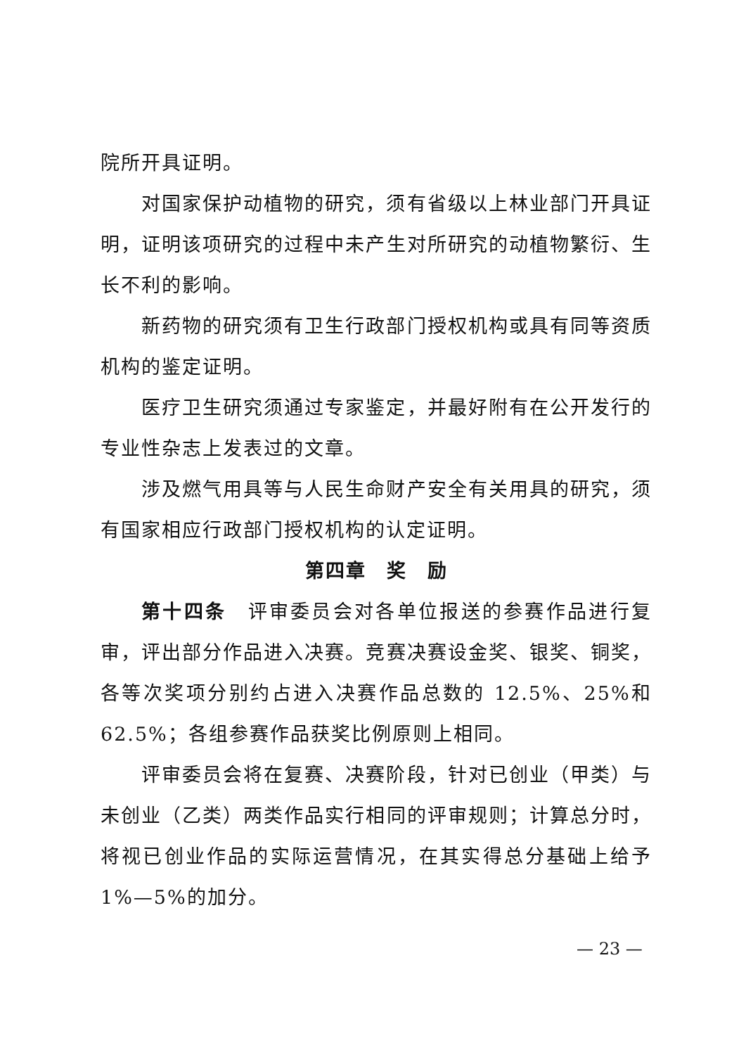院所开具证明。
对国家保护动植物的研究，须有省级以上林业部门开具证明，证明该项研究的过程中未产生对所研究的动植物繁衍、生长不利的影响。
新药物的研究须有卫生行政部门授权机构或具有同等资质机构的鉴定证明。
医疗卫生研究须通过专家鉴定，并最好附有在公开发行的专业性杂志上发表过的文章。
涉及燃气用具等与人民生命财产安全有关用具的研究，须有国家相应行政部门授权机构的认定证明。
第四章　奖　励
第十四条　评审委员会对各单位报送的参赛作品进行复审，评出部分作品进入决赛。竞赛决赛设金奖、银奖、铜奖，各等次奖项分别约占进入决赛作品总数的 12.5%、25%和 62.5%；各组参赛作品获奖比例原则上相同。
评审委员会将在复赛、决赛阶段，针对已创业（甲类）与未创业（乙类）两类作品实行相同的评审规则；计算总分时，将视已创业作品的实际运营情况，在其实得总分基础上给予 1%—5%的加分。
— 23 —